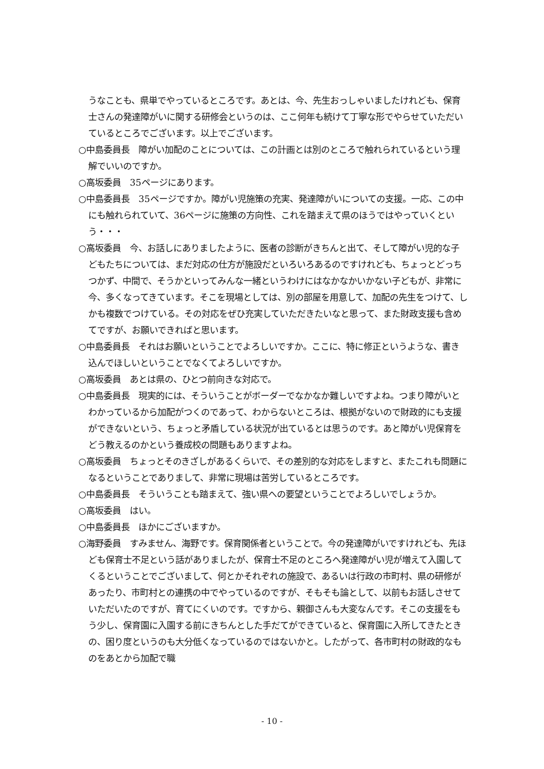うなことも、県単でやっているところです。あとは、今、先生おっしゃいましたけれども、保育士さんの発達障がいに関する研修会というのは、ここ何年も続けて丁寧な形でやらせていただいているところでございます。以上でございます。
○中島委員長　障がい加配のことについては、この計画とは別のところで触れられているという理解でいいのですか。
○高坂委員　35ページにあります。
○中島委員長　35ページですか。障がい児施策の充実、発達障がいについての支援。一応、この中にも触れられていて、36ページに施策の方向性、これを踏まえて県のほうではやっていくという・・・
○高坂委員　今、お話しにありましたように、医者の診断がきちんと出て、そして障がい児的な子どもたちについては、まだ対応の仕方が施設だといろいろあるのですけれども、ちょっとどっちつかず、中間で、そうかといってみんな一緒というわけにはなかなかいかない子どもが、非常に今、多くなってきています。そこを現場としては、別の部屋を用意して、加配の先生をつけて、しかも複数でつけている。その対応をぜひ充実していただきたいなと思って、また財政支援も含めてですが、お願いできればと思います。
○中島委員長　それはお願いということでよろしいですか。ここに、特に修正というような、書き込んでほしいということでなくてよろしいですか。
○高坂委員　あとは県の、ひとつ前向きな対応で。
○中島委員長　現実的には、そういうことがボーダーでなかなか難しいですよね。つまり障がいとわかっているから加配がつくのであって、わからないところは、根拠がないので財政的にも支援ができないという、ちょっと矛盾している状況が出ているとは思うのです。あと障がい児保育をどう教えるのかという養成校の問題もありますよね。
○高坂委員　ちょっとそのきざしがあるくらいで、その差別的な対応をしますと、またこれも問題になるということでありまして、非常に現場は苦労しているところです。
○中島委員長　そういうことも踏まえて、強い県への要望ということでよろしいでしょうか。
○高坂委員　はい。
○中島委員長　ほかにございますか。
○海野委員　すみません、海野です。保育関係者ということで。今の発達障がいですけれども、先ほども保育士不足という話がありましたが、保育士不足のところへ発達障がい児が増えて入園してくるということでございまして、何とかそれぞれの施設で、あるいは行政の市町村、県の研修があったり、市町村との連携の中でやっているのですが、そもそも論として、以前もお話しさせていただいたのですが、育てにくいのです。ですから、親御さんも大変なんです。そこの支援をもう少し、保育園に入園する前にきちんとした手だてができていると、保育園に入所してきたときの、困り度というのも大分低くなっているのではないかと。したがって、各市町村の財政的なものをあとから加配で職
- 10 -